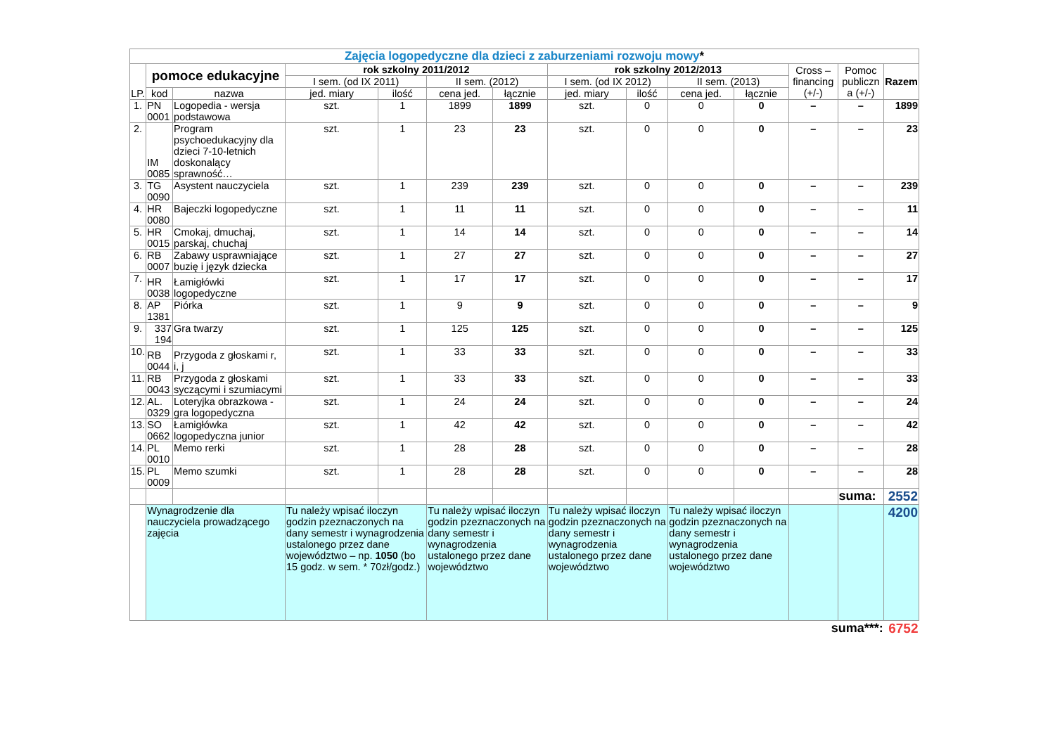| Zajęcia logopedyczne dla dzieci z zaburzeniami rozwoju mowy * | | | | | | | | | | | | | |
| LP. | pomoce edukacyjne | | rok szkolny 2011/2012 | | | | rok szkolny 2012/2013 | | | | Cross – financing (+/-) | Pomoc publiczn a (+/-) | Razem |
| | | | I sem. (od IX 2011) | | II sem. (2012) | | I sem. (od IX 2012) | | II sem. (2013) | | | | |
| | kod | nazwa | jed. miary | ilość | cena jed. | łącznie | jed. miary | ilość | cena jed. | łącznie | | | |
| 1. | PN 0001 | Logopedia - wersja podstawowa | szt. | 1 | 1899 | 1899 | szt. | 0 | 0 | 0 | – | – | 1899 |
| 2. | IM 0085 | Program psychoedukacyjny dla dzieci 7-10-letnich doskonalący sprawność… | szt. | 1 | 23 | 23 | szt. | 0 | 0 | 0 | – | – | 23 |
| 3. | TG 0090 | Asystent nauczyciela | szt. | 1 | 239 | 239 | szt. | 0 | 0 | 0 | – | – | 239 |
| 4. | HR 0080 | Bajeczki logopedyczne | szt. | 1 | 11 | 11 | szt. | 0 | 0 | 0 | – | – | 11 |
| 5. | HR 0015 | Cmokaj, dmuchaj, parskaj, chuchaj | szt. | 1 | 14 | 14 | szt. | 0 | 0 | 0 | – | – | 14 |
| 6. | RB 0007 | Zabawy usprawniające buzię i język dziecka | szt. | 1 | 27 | 27 | szt. | 0 | 0 | 0 | – | – | 27 |
| 7. | HR 0038 | Łamigłówki logopedyczne | szt. | 1 | 17 | 17 | szt. | 0 | 0 | 0 | – | – | 17 |
| 8. | AP 1381 | Piórka | szt. | 1 | 9 | 9 | szt. | 0 | 0 | 0 | – | – | 9 |
| 9. | 337 194 | Gra twarzy | szt. | 1 | 125 | 125 | szt. | 0 | 0 | 0 | – | – | 125 |
| 10. | RB 0044 | Przygoda z głoskami r, i, j | szt. | 1 | 33 | 33 | szt. | 0 | 0 | 0 | – | – | 33 |
| 11. | RB 0043 | Przygoda z głoskami syczącymi i szumiacymi | szt. | 1 | 33 | 33 | szt. | 0 | 0 | 0 | – | – | 33 |
| 12. | AL. 0329 | Loteryjka obrazkowa - gra logopedyczna | szt. | 1 | 24 | 24 | szt. | 0 | 0 | 0 | – | – | 24 |
| 13. | SO 0662 | Łamigłówka logopedyczna junior | szt. | 1 | 42 | 42 | szt. | 0 | 0 | 0 | – | – | 42 |
| 14. | PL 0010 | Memo rerki | szt. | 1 | 28 | 28 | szt. | 0 | 0 | 0 | – | – | 28 |
| 15. | PL 0009 | Memo szumki | szt. | 1 | 28 | 28 | szt. | 0 | 0 | 0 | – | – | 28 |
| | | | | | | | | | | | | suma: | 2552 |
| | Wynagrodzenie dla nauczyciela prowadzącego zajęcia | | Tu należy wpisać iloczyn godzin pzeznaczonych na dany semestr i wynagrodzenia ustalonego przez dane województwo – np. 1050 (bo 15 godz. w sem. * 70zł/godz.) | | Tu należy wpisać iloczyn godzin pzeznaczonych na dany semestr i wynagrodzenia ustalonego przez dane województwo | | Tu należy wpisać iloczyn godzin pzeznaczonych na dany semestr i wynagrodzenia ustalonego przez dane województwo | | Tu należy wpisać iloczyn godzin pzeznaczonych na dany semestr i wynagrodzenia ustalonego przez dane województwo | | | | 4200 |
| suma***: | | | | | | | | | | | | | 6752 |